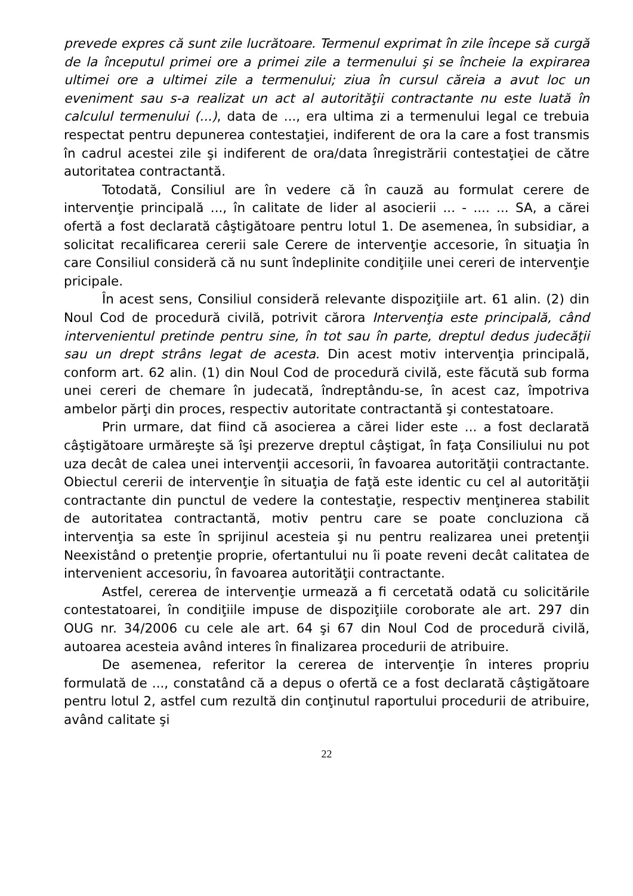prevede expres că sunt zile lucrătoare. Termenul exprimat în zile începe să curgă de la începutul primei ore a primei zile a termenului şi se încheie la expirarea ultimei ore a ultimei zile a termenului; ziua în cursul căreia a avut loc un eveniment sau s-a realizat un act al autorităţii contractante nu este luată în calculul termenului (...), data de ..., era ultima zi a termenului legal ce trebuia respectat pentru depunerea contestaţiei, indiferent de ora la care a fost transmis în cadrul acestei zile şi indiferent de ora/data înregistrării contestaţiei de către autoritatea contractantă.
Totodată, Consiliul are în vedere că în cauză au formulat cerere de intervenţie principală ..., în calitate de lider al asocierii ... - .... ... SA, a cărei ofertă a fost declarată câştigătoare pentru lotul 1. De asemenea, în subsidiar, a solicitat recalificarea cererii sale Cerere de intervenţie accesorie, în situaţia în care Consiliul consideră că nu sunt îndeplinite condiţiile unei cereri de intervenţie pricipale.
În acest sens, Consiliul consideră relevante dispoziţiile art. 61 alin. (2) din Noul Cod de procedură civilă, potrivit cărora Intervenţia este principală, când intervenientul pretinde pentru sine, în tot sau în parte, dreptul dedus judecăţii sau un drept strâns legat de acesta. Din acest motiv intervenţia principală, conform art. 62 alin. (1) din Noul Cod de procedură civilă, este făcută sub forma unei cereri de chemare în judecată, îndreptându-se, în acest caz, împotriva ambelor părţi din proces, respectiv autoritate contractantă şi contestatoare.
Prin urmare, dat fiind că asocierea a cărei lider este ... a fost declarată câştigătoare urmăreşte să îşi prezerve dreptul câştigat, în faţa Consiliului nu pot uza decât de calea unei intervenţii accesorii, în favoarea autorităţii contractante. Obiectul cererii de intervenţie în situaţia de faţă este identic cu cel al autorităţii contractante din punctul de vedere la contestaţie, respectiv menţinerea stabilit de autoritatea contractantă, motiv pentru care se poate concluziona că intervenţia sa este în sprijinul acesteia şi nu pentru realizarea unei pretenţii Neexistând o pretenţie proprie, ofertantului nu îi poate reveni decât calitatea de intervenient accesoriu, în favoarea autorităţii contractante.
Astfel, cererea de intervenţie urmează a fi cercetată odată cu solicitările contestatoarei, în condiţiile impuse de dispoziţiile coroborate ale art. 297 din OUG nr. 34/2006 cu cele ale art. 64 şi 67 din Noul Cod de procedură civilă, autoarea acesteia având interes în finalizarea procedurii de atribuire.
De asemenea, referitor la cererea de intervenţie în interes propriu formulată de ..., constatând că a depus o ofertă ce a fost declarată câştigătoare pentru lotul 2, astfel cum rezultă din conţinutul raportului procedurii de atribuire, având calitate şi
22